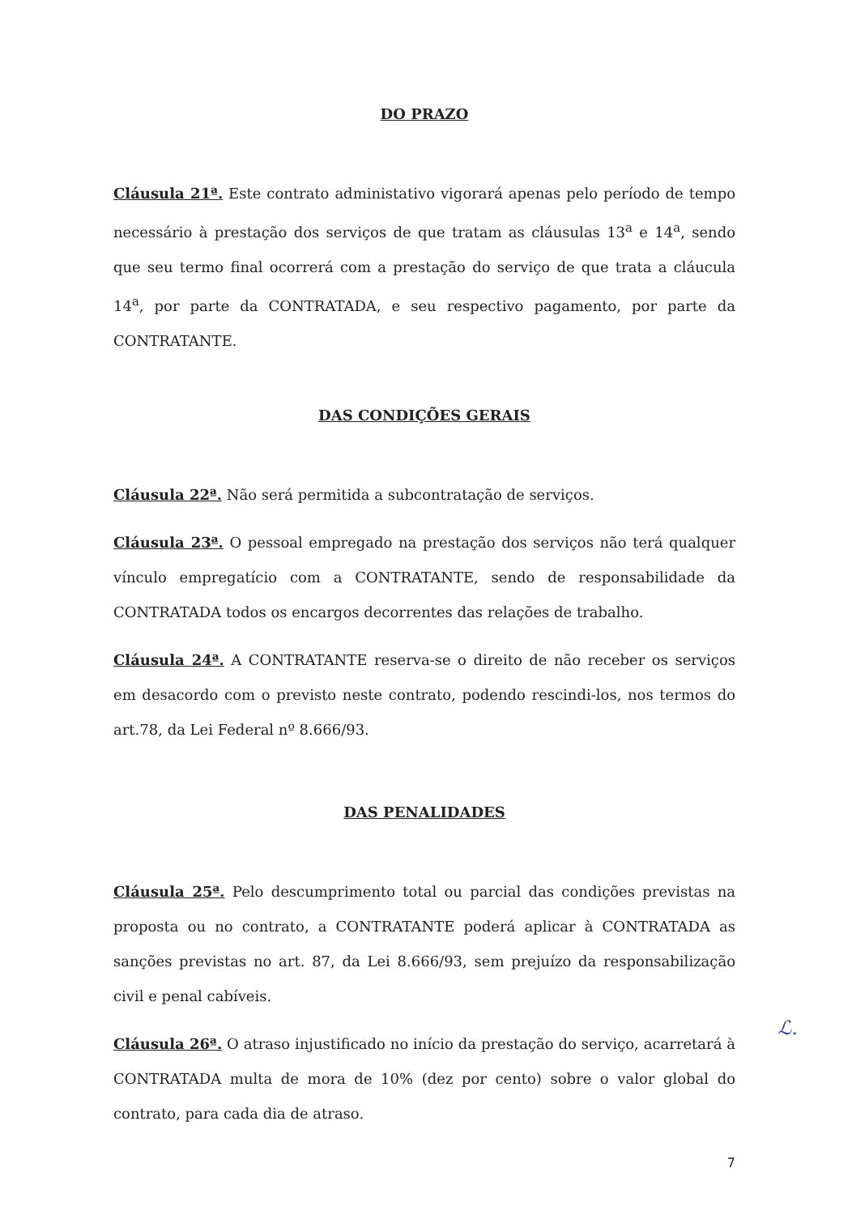DO PRAZO
Cláusula 21ª. Este contrato administativo vigorará apenas pelo período de tempo necessário à prestação dos serviços de que tratam as cláusulas 13<sup>a</sup> e 14<sup>a</sup>, sendo que seu termo final ocorrerá com a prestação do serviço de que trata a cláucula 14<sup>a</sup>, por parte da CONTRATADA, e seu respectivo pagamento, por parte da CONTRATANTE.
DAS CONDIÇÕES GERAIS
Cláusula 22ª. Não será permitida a subcontratação de serviços.
Cláusula 23ª. O pessoal empregado na prestação dos serviços não terá qualquer vínculo empregatício com a CONTRATANTE, sendo de responsabilidade da CONTRATADA todos os encargos decorrentes das relações de trabalho.
Cláusula 24ª. A CONTRATANTE reserva-se o direito de não receber os serviços em desacordo com o previsto neste contrato, podendo rescindi-los, nos termos do art.78, da Lei Federal nº 8.666/93.
DAS PENALIDADES
Cláusula 25ª. Pelo descumprimento total ou parcial das condições previstas na proposta ou no contrato, a CONTRATANTE poderá aplicar à CONTRATADA as sanções previstas no art. 87, da Lei 8.666/93, sem prejuízo da responsabilização civil e penal cabíveis.
Cláusula 26ª. O atraso injustificado no início da prestação do serviço, acarretará à CONTRATADA multa de mora de 10% (dez por cento) sobre o valor global do contrato, para cada dia de atraso.
7
ℒ.